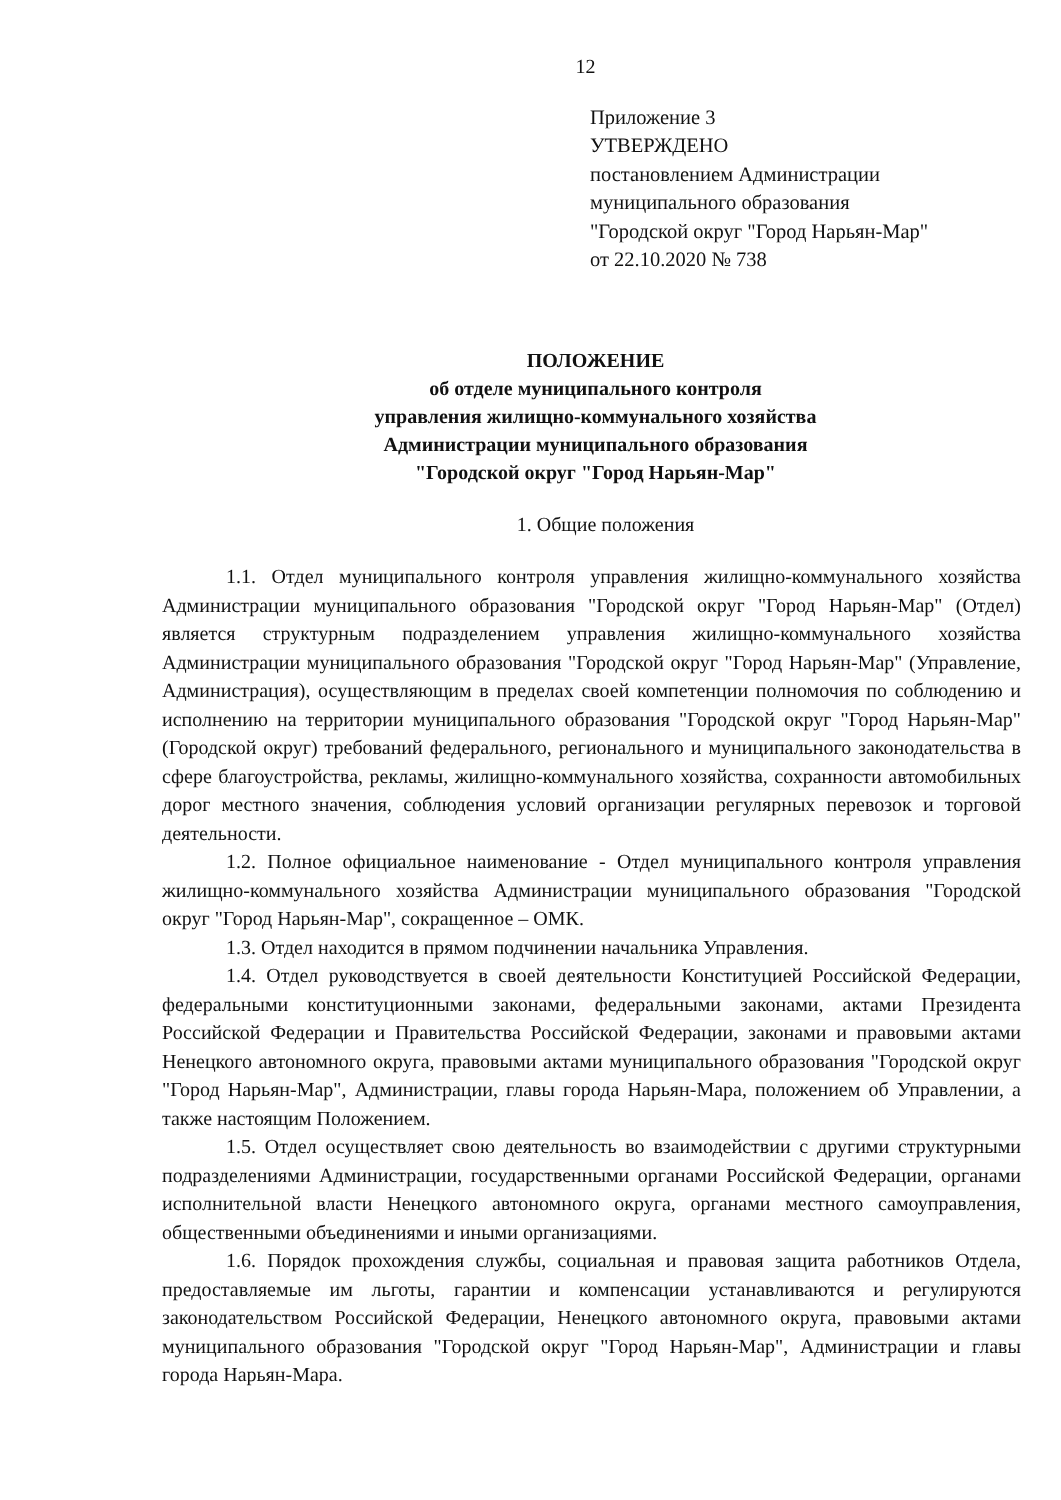12
Приложение 3
УТВЕРЖДЕНО
постановлением Администрации
муниципального образования
"Городской округ "Город Нарьян-Мар"
от 22.10.2020 № 738
ПОЛОЖЕНИЕ
об отделе муниципального контроля
управления жилищно-коммунального хозяйства
Администрации муниципального образования
"Городской округ "Город Нарьян-Мар"
1. Общие положения
1.1. Отдел муниципального контроля управления жилищно-коммунального хозяйства Администрации муниципального образования "Городской округ "Город Нарьян-Мар" (Отдел) является структурным подразделением управления жилищно-коммунального хозяйства Администрации муниципального образования "Городской округ "Город Нарьян-Мар" (Управление, Администрация), осуществляющим в пределах своей компетенции полномочия по соблюдению и исполнению на территории муниципального образования "Городской округ "Город Нарьян-Мар" (Городской округ) требований федерального, регионального и муниципального законодательства в сфере благоустройства, рекламы, жилищно-коммунального хозяйства, сохранности автомобильных дорог местного значения, соблюдения условий организации регулярных перевозок и торговой деятельности.
1.2. Полное официальное наименование - Отдел муниципального контроля управления жилищно-коммунального хозяйства Администрации муниципального образования "Городской округ "Город Нарьян-Мар", сокращенное – ОМК.
1.3. Отдел находится в прямом подчинении начальника Управления.
1.4. Отдел руководствуется в своей деятельности Конституцией Российской Федерации, федеральными конституционными законами, федеральными законами, актами Президента Российской Федерации и Правительства Российской Федерации, законами и правовыми актами Ненецкого автономного округа, правовыми актами муниципального образования "Городской округ "Город Нарьян-Мар", Администрации, главы города Нарьян-Мара, положением об Управлении, а также настоящим Положением.
1.5. Отдел осуществляет свою деятельность во взаимодействии с другими структурными подразделениями Администрации, государственными органами Российской Федерации, органами исполнительной власти Ненецкого автономного округа, органами местного самоуправления, общественными объединениями и иными организациями.
1.6. Порядок прохождения службы, социальная и правовая защита работников Отдела, предоставляемые им льготы, гарантии и компенсации устанавливаются и регулируются законодательством Российской Федерации, Ненецкого автономного округа, правовыми актами муниципального образования "Городской округ "Город Нарьян-Мар", Администрации и главы города Нарьян-Мара.